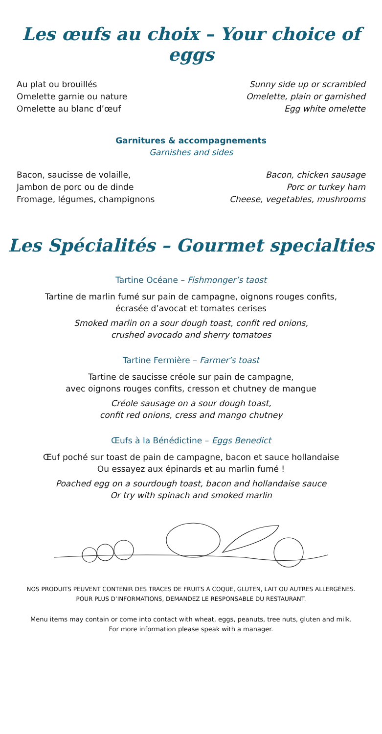Les œufs au choix – Your choice of eggs
Au plat ou brouillés Sunny side up or scrambled
Omelette garnie ou nature Omelette, plain or garnished
Omelette au blanc d’œuf Egg white omelette
Garnitures & accompagnements
Garnishes and sides
Bacon, saucisse de volaille, Bacon, chicken sausage
Jambon de porc ou de dinde Porc or turkey ham
Fromage, légumes, champignons Cheese, vegetables, mushrooms
Les Spécialités – Gourmet specialties
Tartine Océane – Fishmonger’s taost
Tartine de marlin fumé sur pain de campagne, oignons rouges confits,
écrasée d’avocat et tomates cerises
Smoked marlin on a sour dough toast, confit red onions,
crushed avocado and sherry tomatoes
Tartine Fermière – Farmer’s toast
Tartine de saucisse créole sur pain de campagne,
avec oignons rouges confits, cresson et chutney de mangue
Créole sausage on a sour dough toast,
confit red onions, cress and mango chutney
Œufs à la Bénédictine – Eggs Benedict
Œuf poché sur toast de pain de campagne, bacon et sauce hollandaise
Ou essayez aux épinards et au marlin fumé !
Poached egg on a sourdough toast, bacon and hollandaise sauce
Or try with spinach and smoked marlin
NOS PRODUITS PEUVENT CONTENIR DES TRACES DE FRUITS À COQUE, GLUTEN, LAIT OU AUTRES ALLERGÈNES.
POUR PLUS D’INFORMATIONS, DEMANDEZ LE RESPONSABLE DU RESTAURANT.
Menu items may contain or come into contact with wheat, eggs, peanuts, tree nuts, gluten and milk.
For more information please speak with a manager.